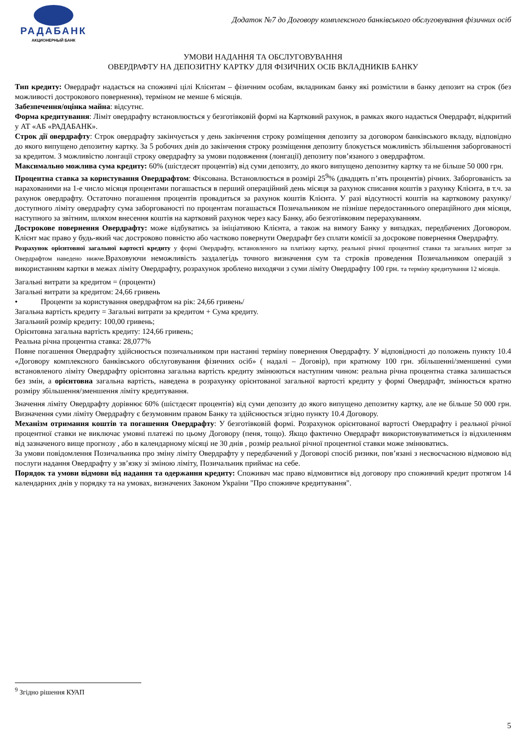РАДАБАНК
АКЦИОНЕРНЫЙ БАНК
Додаток №7 до Договору комплексного банківського обслуговування фізичних осіб
УМОВИ НАДАННЯ ТА ОБСЛУГОВУВАННЯ
ОВЕРДРАФТУ НА ДЕПОЗИТНУ КАРТКУ ДЛЯ ФІЗИЧНИХ ОСІБ ВКЛАДНИКІВ БАНКУ
Тип кредиту: Овердрафт надається на споживчі цілі Клієнтам – фізичним особам, вкладникам банку які розмістили в банку депозит на строк (без можливості дострокового повернення), терміном не менше 6 місяців.
Забезпечення/оцінка майна: відсутнє.
Форма кредитування: Ліміт овердрафту встановлюється у безготівковій формі на Картковий рахунок, в рамках якого надається Овердрафт, відкритий у АТ «АБ «РАДАБАНК».
Строк дії овердрафту: Строк овердрафту закінчується у день закінчення строку розміщення депозиту за договором банківського вкладу, відповідно до якого випущено депозитну картку. За 5 робочих днів до закінчення строку розміщення депозиту блокується можливість збільшення заборгованості за кредитом. З можливістю лонгації строку овердрафту за умови подовження (лонгації) депозиту пов’язаного з овердрафтом.
Максимально можлива сума кредиту: 60% (шістдесят процентів) від суми депозиту, до якого випущено депозитну картку та не більше 50 000 грн.
Процентна ставка за користування Овердрафтом: Фіксована. Встановлюється в розмірі 25<sup>9</sup>% (двадцять п’ять процентів) річних. Заборгованість за нарахованими на 1-е число місяця процентами погашається в перший операційний день місяця за рахунок списання коштів з рахунку Клієнта, в т.ч. за рахунок овердрафту. Остаточно погашення процентів провадиться за рахунок коштів Клієнта. У разі відсутності коштів на картковому рахунку/доступного ліміту овердрафту сума заборгованості по процентам погашається Позичальником не пізніше передостаннього операційного дня місяця, наступного за звітним, шляхом внесення коштів на картковий рахунок через касу Банку, або безготівковим перерахуванням.
Дострокове повернення Овердрафту: може відбуватись за ініціативою Клієнта, а також на вимогу Банку у випадках, передбачених Договором. Клієнт має право у будь-який час достроково повністю або частково повернути Овердрафт без сплати комісії за досрокове повернення Овердрафту.
Розрахунок орієнтовної загальної вартості кредиту у формі Овердрафту, встановленого на платіжну картку, реальної річної процентної ставки та загальних витрат за Овердрафтом наведено нижче. Враховуючи неможливість заздалегідь точного визначення сум та строків проведення Позичальником операцій з використанням картки в межах ліміту Овердрафту, розрахунок зроблено виходячи з суми ліміту Овердрафту 100 грн. та терміну кредитування 12 місяців.
Загальні витрати за кредитом = (проценти)
Загальні витрати за кредитом: 24,66 гривень
• Проценти за користування овердрафтом на рік: 24,66 гривень/
Загальна вартість кредиту = Загальні витрати за кредитом + Сума кредиту.
Загальний розмір кредиту: 100,00 гривень;
Орієнтовна загальна вартість кредиту: 124,66 гривень;
Реальна річна процентна ставка: 28,077%
Повне погашення Овердрафту здійснюється позичальником при настанні терміну повернення Овердрафту. У відповідності до положень пункту 10.4 «Договору комплексного банківського обслуговування фізичних осіб» ( надалі – Договір), при кратному 100 грн. збільшенні/зменшенні суми встановленого ліміту Овердрафту орієнтовна загальна вартість кредиту змінюються наступним чином: реальна річна процентна ставка залишається без змін, а орієнтовна загальна вартість, наведена в розрахунку орієнтованої загальної вартості кредиту у формі Овердрафт, змінюється кратно розміру збільшення/зменшення ліміту кредитування.
Значення ліміту Овердрафту дорівнює 60% (шістдесят процентів) від суми депозиту до якого випущено депозитну картку, але не більше 50 000 грн. Визначення суми ліміту Овердрафту є безумовним правом Банку та здійснюється згідно пункту 10.4 Договору.
Механізм отримання коштів та погашення Овердрафту: У безготівковій формі. Розрахунок орієнтованої вартості Овердрафту і реальної річної процентної ставки не виключає умовні платежі по цьому Договору (пеня, тощо). Якщо фактично Овердрафт використовуватиметься із відхиленням від зазначеного вище прогнозу , або в календарному місяці не 30 днів , розмір реальної річної процентної ставки може змінюватись.
За умови повідомлення Позичальника про зміну ліміту Овердрафту у передбачений у Договорі спосіб ризики, пов’язані з несвоєчасною відмовою від послуги надання Овердрафту у зв’язку зі зміною ліміту, Позичальник приймає на себе.
Порядок та умови відмови від надання та одержання кредиту: Споживач має право відмовитися від договору про споживчий кредит протягом 14 календарних днів у порядку та на умовах, визначених Законом України "Про споживче кредитування".
<sup>9</sup> Згідно рішення КУАП
5